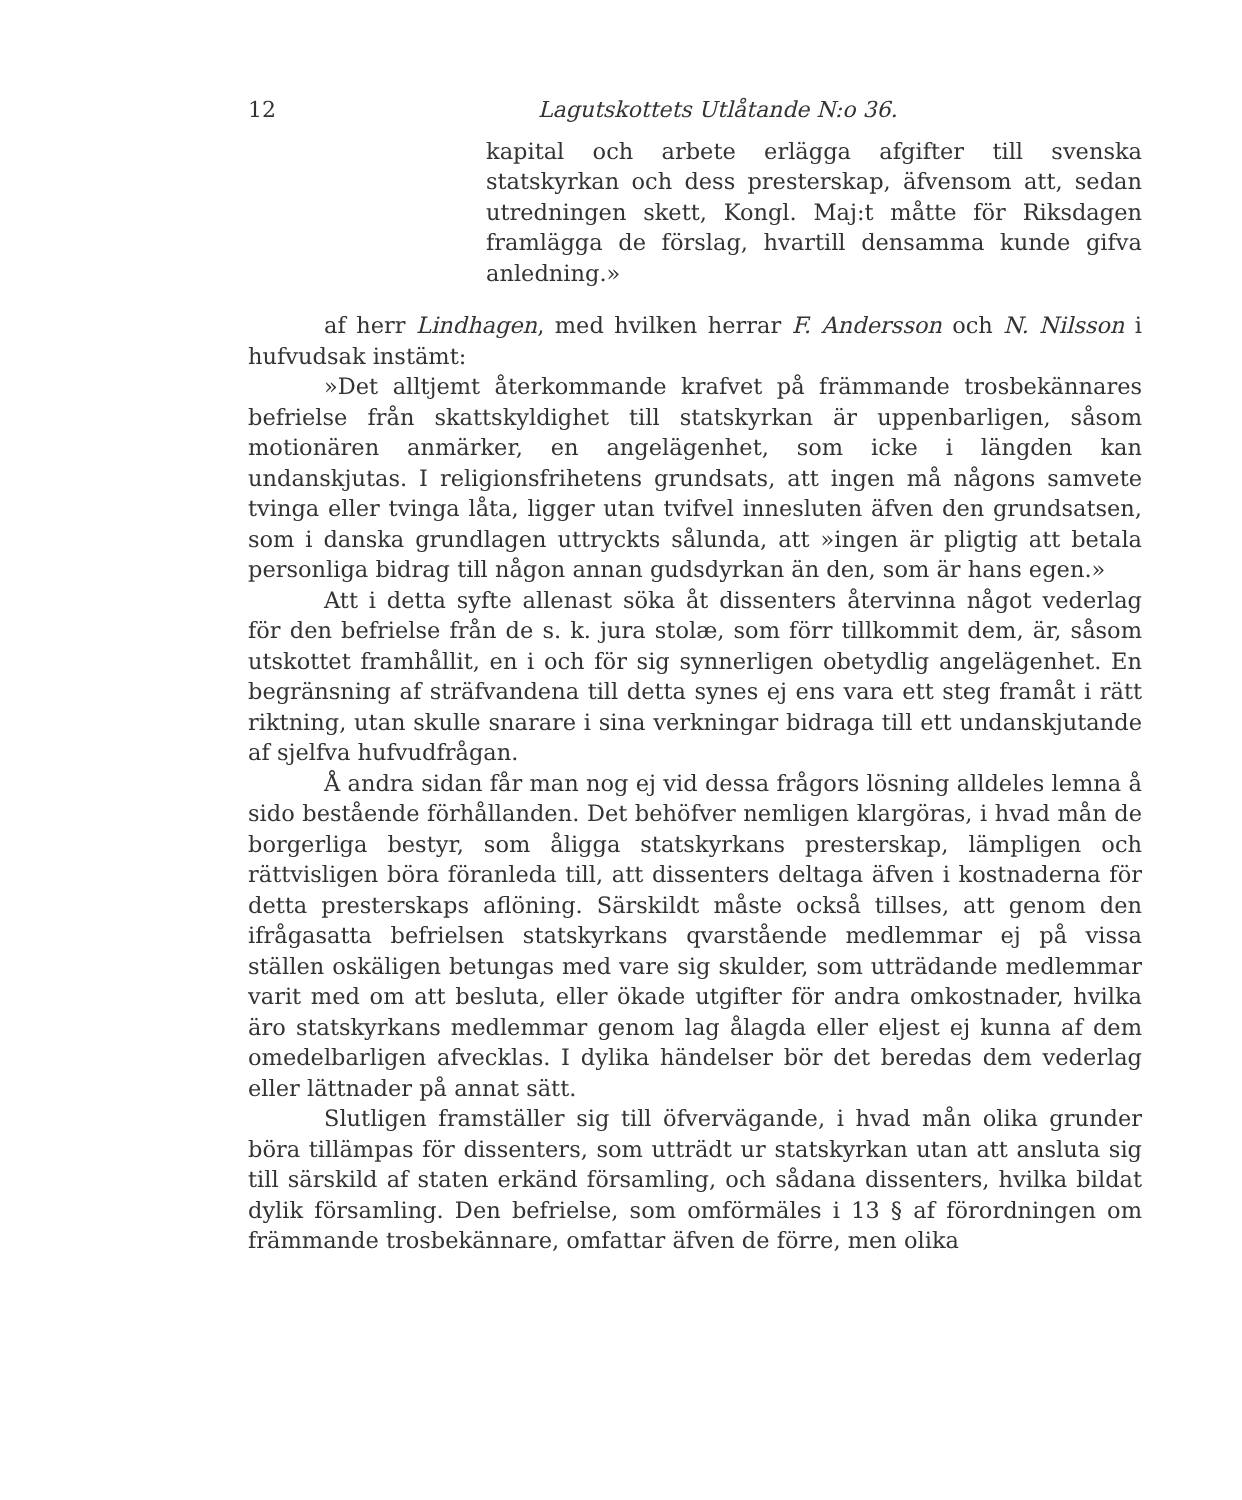12 Lagutskottets Utlåtande N:o 36.
kapital och arbete erlägga afgifter till svenska statskyrkan och dess presterskap, äfvensom att, sedan utredningen skett, Kongl. Maj:t måtte för Riksdagen framlägga de förslag, hvartill densamma kunde gifva anledning.»
af herr Lindhagen, med hvilken herrar F. Andersson och N. Nilsson i hufvudsak instämt:
»Det alltjemt återkommande krafvet på främmande trosbekännares befrielse från skattskyldighet till statskyrkan är uppenbarligen, såsom motionären anmärker, en angelägenhet, som icke i längden kan undanskjutas. I religionsfrihetens grundsats, att ingen må någons samvete tvinga eller tvinga låta, ligger utan tvifvel innesluten äfven den grundsatsen, som i danska grundlagen uttryckts sålunda, att »ingen är pligtig att betala personliga bidrag till någon annan gudsdyrkan än den, som är hans egen.»
Att i detta syfte allenast söka åt dissenters återvinna något vederlag för den befrielse från de s. k. jura stolæ, som förr tillkommit dem, är, såsom utskottet framhållit, en i och för sig synnerligen obetydlig angelägenhet. En begränsning af sträfvandena till detta synes ej ens vara ett steg framåt i rätt riktning, utan skulle snarare i sina verkningar bidraga till ett undanskjutande af sjelfva hufvudfrågan.
Å andra sidan får man nog ej vid dessa frågors lösning alldeles lemna å sido bestående förhållanden. Det behöfver nemligen klargöras, i hvad mån de borgerliga bestyr, som åligga statskyrkans presterskap, lämpligen och rättvisligen böra föranleda till, att dissenters deltaga äfven i kostnaderna för detta presterskaps aflöning. Särskildt måste också tillses, att genom den ifrågasatta befrielsen statskyrkans qvarstående medlemmar ej på vissa ställen oskäligen betungas med vare sig skulder, som utträdande medlemmar varit med om att besluta, eller ökade utgifter för andra omkostnader, hvilka äro statskyrkans medlemmar genom lag ålagda eller eljest ej kunna af dem omedelbarligen afvecklas. I dylika händelser bör det beredas dem vederlag eller lättnader på annat sätt.
Slutligen framställer sig till öfvervägande, i hvad mån olika grunder böra tillämpas för dissenters, som utträdt ur statskyrkan utan att ansluta sig till särskild af staten erkänd församling, och sådana dissenters, hvilka bildat dylik församling. Den befrielse, som omförmäles i 13 § af förordningen om främmande trosbekännare, omfattar äfven de förre, men olika